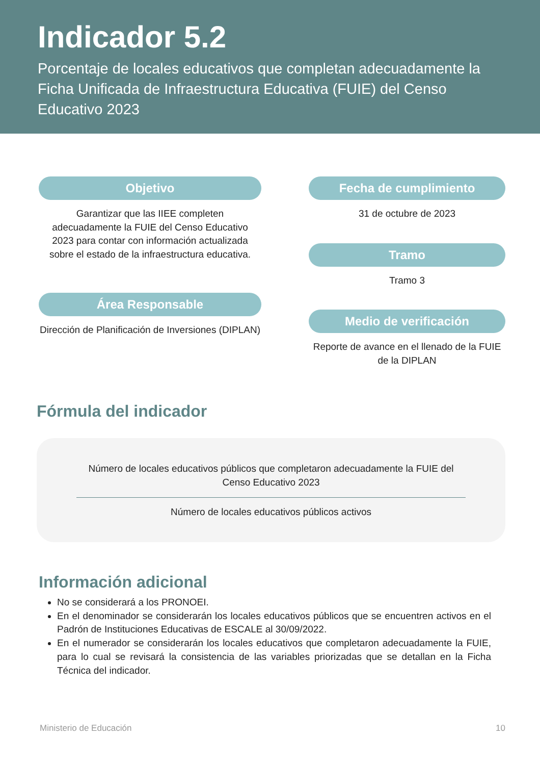Indicador 5.2
Porcentaje de locales educativos que completan adecuadamente la Ficha Unificada de Infraestructura Educativa (FUIE) del Censo Educativo 2023
Objetivo
Garantizar que las IIEE completen adecuadamente la FUIE del Censo Educativo 2023 para contar con información actualizada sobre el estado de la infraestructura educativa.
Área Responsable
Dirección de Planificación de Inversiones (DIPLAN)
Fecha de cumplimiento
31 de octubre de 2023
Tramo
Tramo 3
Medio de verificación
Reporte de avance en el llenado de la FUIE de la DIPLAN
Fórmula del indicador
Número de locales educativos públicos que completaron adecuadamente la FUIE del Censo Educativo 2023
Número de locales educativos públicos activos
Información adicional
No se considerará a los PRONOEI.
En el denominador se considerarán los locales educativos públicos que se encuentren activos en el Padrón de Instituciones Educativas de ESCALE al 30/09/2022.
En el numerador se considerarán los locales educativos que completaron adecuadamente la FUIE, para lo cual se revisará la consistencia de las variables priorizadas que se detallan en la Ficha Técnica del indicador.
Ministerio de Educación 10